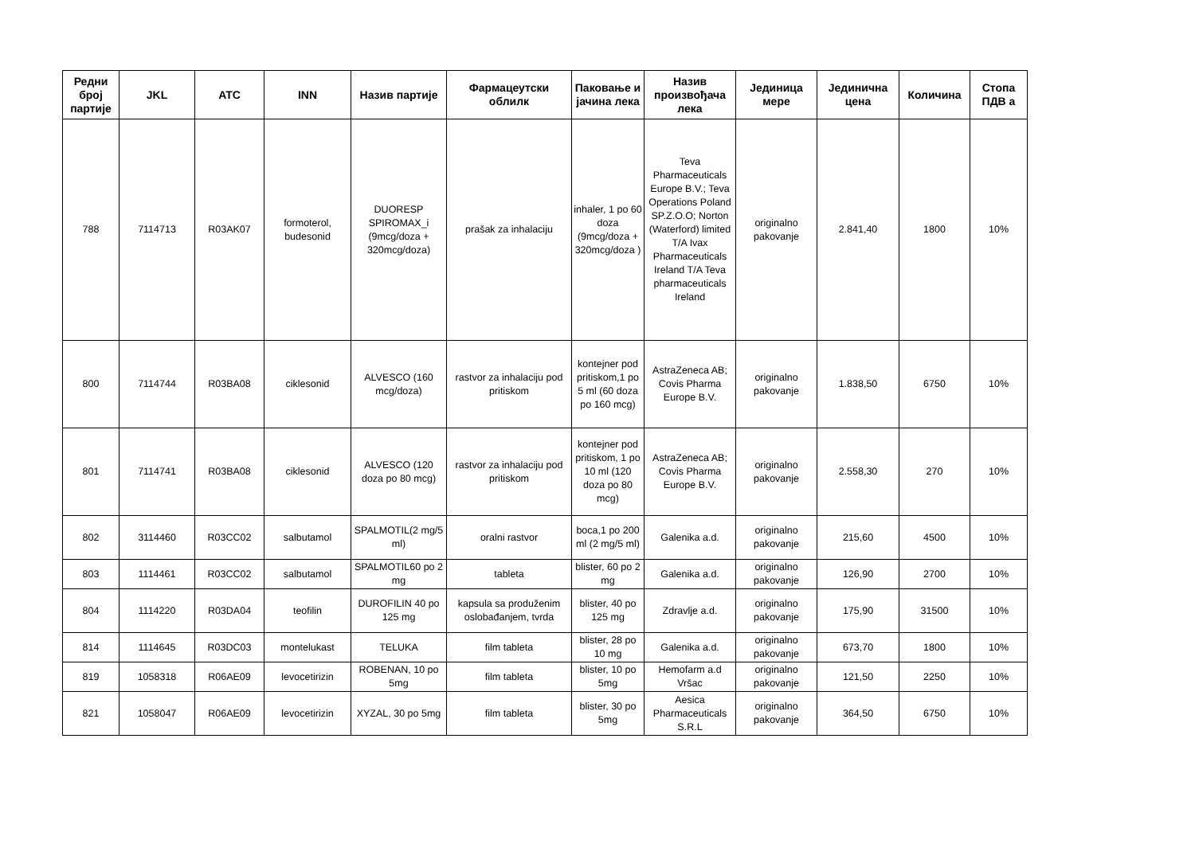| Редни број партије | JKL | ATC | INN | Назив партије | Фармацеутски облилк | Паковање и јачина лека | Назив произвођача лека | Јединица мере | Јединична цена | Количина | Стопа ПДВ а |
| --- | --- | --- | --- | --- | --- | --- | --- | --- | --- | --- | --- |
| 788 | 7114713 | R03AK07 | formoterol, budesonid | DUORESP SPIROMAX_i (9mcg/doza + 320mcg/doza) | prašak za inhalaciju | inhaler, 1 po 60 doza (9mcg/doza + 320mcg/doza ) | Teva Pharmaceuticals Europe B.V.; Teva Operations Poland SP.Z.O.O; Norton (Waterford) limited T/A Ivax Pharmaceuticals Ireland T/A Teva pharmaceuticals Ireland | originalno pakovanje | 2.841,40 | 1800 | 10% |
| 800 | 7114744 | R03BA08 | ciklesonid | ALVESCO (160 mcg/doza) | rastvor za inhalaciju pod pritiskom | kontejner pod pritiskom,1 po 5 ml (60 doza po 160 mcg) | AstraZeneca AB; Covis Pharma Europe B.V. | originalno pakovanje | 1.838,50 | 6750 | 10% |
| 801 | 7114741 | R03BA08 | ciklesonid | ALVESCO (120 doza po 80 mcg) | rastvor za inhalaciju pod pritiskom | kontejner pod pritiskom, 1 po 10 ml (120 doza po 80 mcg) | AstraZeneca AB; Covis Pharma Europe B.V. | originalno pakovanje | 2.558,30 | 270 | 10% |
| 802 | 3114460 | R03CC02 | salbutamol | SPALMOTIL(2 mg/5 ml) | oralni rastvor | boca,1 po 200 ml (2 mg/5 ml) | Galenika a.d. | originalno pakovanje | 215,60 | 4500 | 10% |
| 803 | 1114461 | R03CC02 | salbutamol | SPALMOTIL60 po 2 mg | tableta | blister, 60 po 2 mg | Galenika a.d. | originalno pakovanje | 126,90 | 2700 | 10% |
| 804 | 1114220 | R03DA04 | teofilin | DUROFILIN 40 po 125 mg | kapsula sa produženim oslobađanjem, tvrda | blister, 40 po 125 mg | Zdravlje a.d. | originalno pakovanje | 175,90 | 31500 | 10% |
| 814 | 1114645 | R03DC03 | montelukast | TELUKA | film tableta | blister, 28 po 10 mg | Galenika a.d. | originalno pakovanje | 673,70 | 1800 | 10% |
| 819 | 1058318 | R06AE09 | levocetirizin | ROBENAN, 10 po 5mg | film tableta | blister, 10 po 5mg | Hemofarm a.d Vršac | originalno pakovanje | 121,50 | 2250 | 10% |
| 821 | 1058047 | R06AE09 | levocetirizin | XYZAL, 30 po 5mg | film tableta | blister, 30 po 5mg | Aesica Pharmaceuticals S.R.L | originalno pakovanje | 364,50 | 6750 | 10% |